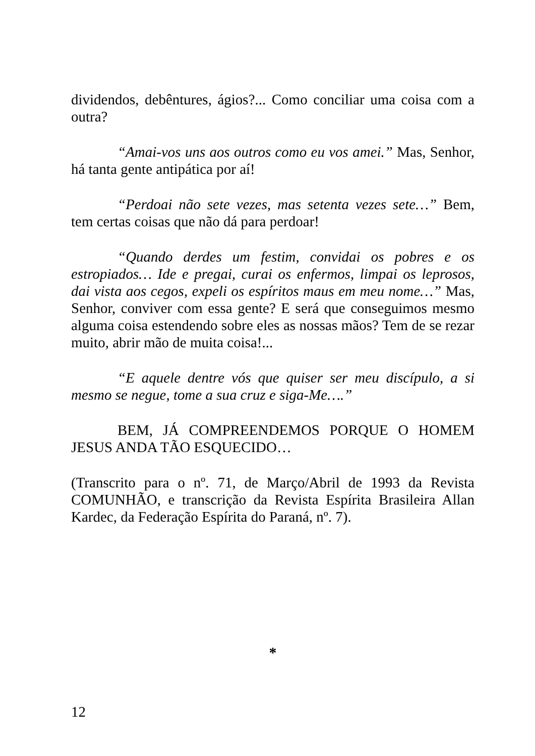dividendos, debêntures, ágios?... Como conciliar uma coisa com a outra?
“Amai-vos uns aos outros como eu vos amei.” Mas, Senhor, há tanta gente antipática por aí!
“Perdoai não sete vezes, mas setenta vezes sete…” Bem, tem certas coisas que não dá para perdoar!
“Quando derdes um festim, convidai os pobres e os estropiados… Ide e pregai, curai os enfermos, limpai os leprosos, dai vista aos cegos, expeli os espíritos maus em meu nome…” Mas, Senhor, conviver com essa gente? E será que conseguimos mesmo alguma coisa estendendo sobre eles as nossas mãos? Tem de se rezar muito, abrir mão de muita coisa!...
“E aquele dentre vós que quiser ser meu discípulo, a si mesmo se negue, tome a sua cruz e siga-Me….”
BEM, JÁ COMPREENDEMOS PORQUE O HOMEM JESUS ANDA TÃO ESQUECIDO…
(Transcrito para o nº. 71, de Março/Abril de 1993 da Revista COMUNHÃO, e transcrição da Revista Espírita Brasileira Allan Kardec, da Federação Espírita do Paraná, nº. 7).
*
12